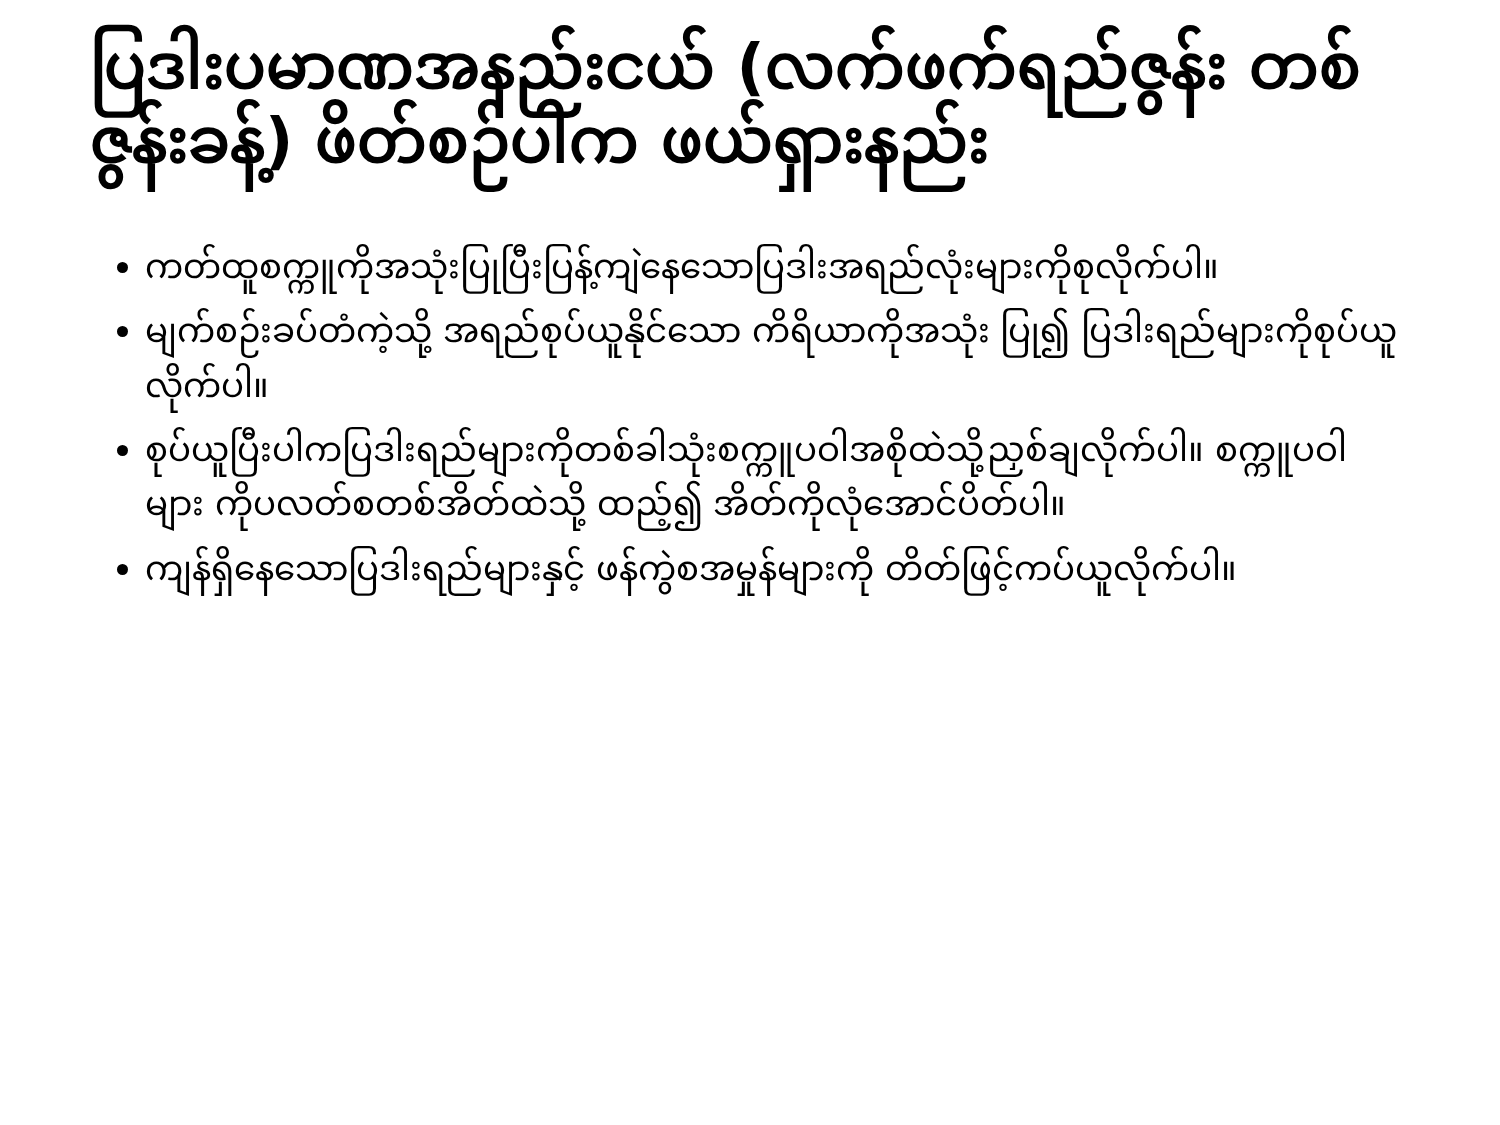ပြဒါးပမာဏအနည်းငယ် (လက်ဖက်ရည်ဇွန်း တစ်ဇွန်းခန့်) ဖိတ်စဉ်ပါက ဖယ်ရှားနည်း
ကတ်ထူစက္ကူကိုအသုံးပြုပြီးပြန့်ကျဲနေသောပြဒါးအရည်လုံးများကိုစုလိုက်ပါ။
မျက်စဉ်းခပ်တံကဲ့သို့ အရည်စုပ်ယူနိုင်သော ကိရိယာကိုအသုံး ပြု၍ ပြဒါးရည်များကိုစုပ်ယူ လိုက်ပါ။
စုပ်ယူပြီးပါကပြဒါးရည်များကိုတစ်ခါသုံးစက္ကူပဝါအစိုထဲသို့ညှစ်ချလိုက်ပါ။ စက္ကူပဝါများ ကိုပလတ်စတစ်အိတ်ထဲသို့ ထည့်၍ အိတ်ကိုလုံအောင်ပိတ်ပါ။
ကျန်ရှိနေသောပြဒါးရည်များနှင့် ဖန်ကွဲစအမှုန်များကို တိတ်ဖြင့်ကပ်ယူလိုက်ပါ။